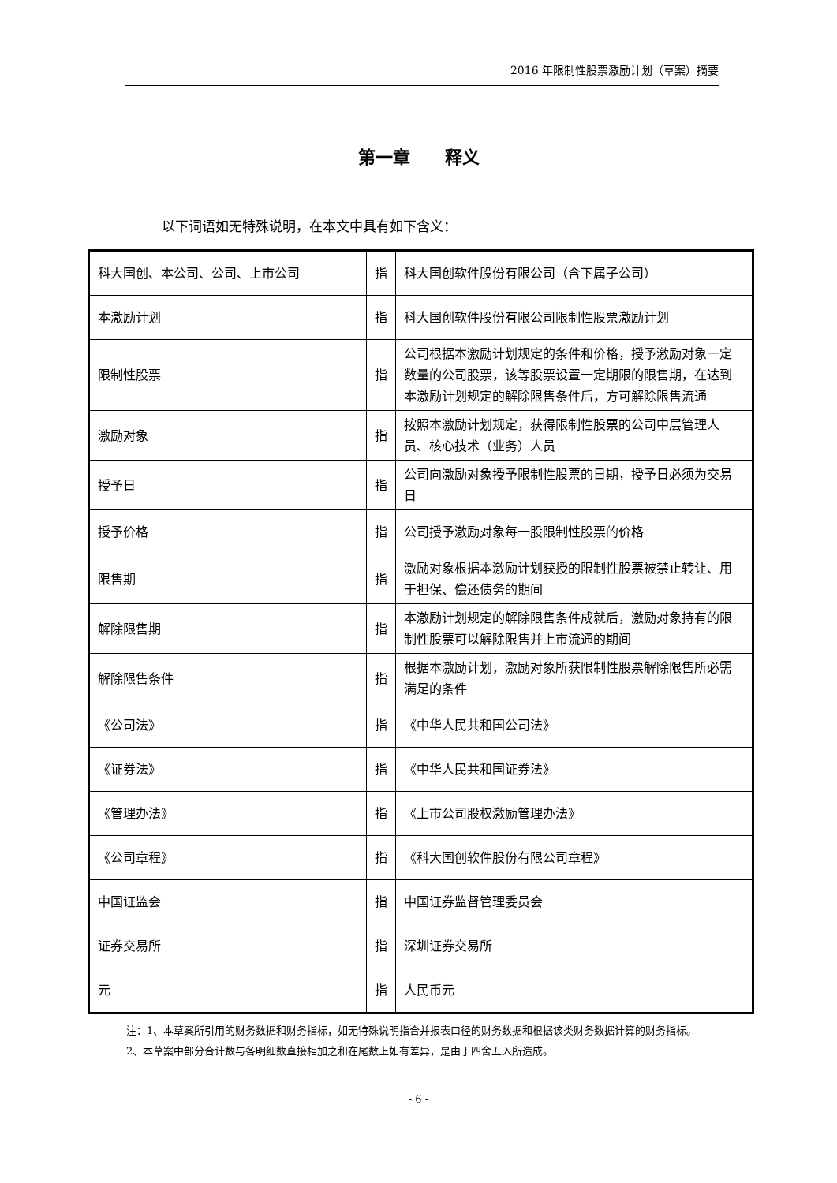2016 年限制性股票激励计划（草案）摘要
第一章　　释义
以下词语如无特殊说明，在本文中具有如下含义：
| 科大国创、本公司、公司、上市公司 | 指 | 科大国创软件股份有限公司（含下属子公司） |
| 本激励计划 | 指 | 科大国创软件股份有限公司限制性股票激励计划 |
| 限制性股票 | 指 | 公司根据本激励计划规定的条件和价格，授予激励对象一定数量的公司股票，该等股票设置一定期限的限售期，在达到本激励计划规定的解除限售条件后，方可解除限售流通 |
| 激励对象 | 指 | 按照本激励计划规定，获得限制性股票的公司中层管理人员、核心技术（业务）人员 |
| 授予日 | 指 | 公司向激励对象授予限制性股票的日期，授予日必须为交易日 |
| 授予价格 | 指 | 公司授予激励对象每一股限制性股票的价格 |
| 限售期 | 指 | 激励对象根据本激励计划获授的限制性股票被禁止转让、用于担保、偿还债务的期间 |
| 解除限售期 | 指 | 本激励计划规定的解除限售条件成就后，激励对象持有的限制性股票可以解除限售并上市流通的期间 |
| 解除限售条件 | 指 | 根据本激励计划，激励对象所获限制性股票解除限售所必需满足的条件 |
| 《公司法》 | 指 | 《中华人民共和国公司法》 |
| 《证券法》 | 指 | 《中华人民共和国证券法》 |
| 《管理办法》 | 指 | 《上市公司股权激励管理办法》 |
| 《公司章程》 | 指 | 《科大国创软件股份有限公司章程》 |
| 中国证监会 | 指 | 中国证券监督管理委员会 |
| 证券交易所 | 指 | 深圳证券交易所 |
| 元 | 指 | 人民币元 |
注：1、本草案所引用的财务数据和财务指标，如无特殊说明指合并报表口径的财务数据和根据该类财务数据计算的财务指标。
2、本草案中部分合计数与各明细数直接相加之和在尾数上如有差异，是由于四舍五入所造成。
- 6 -